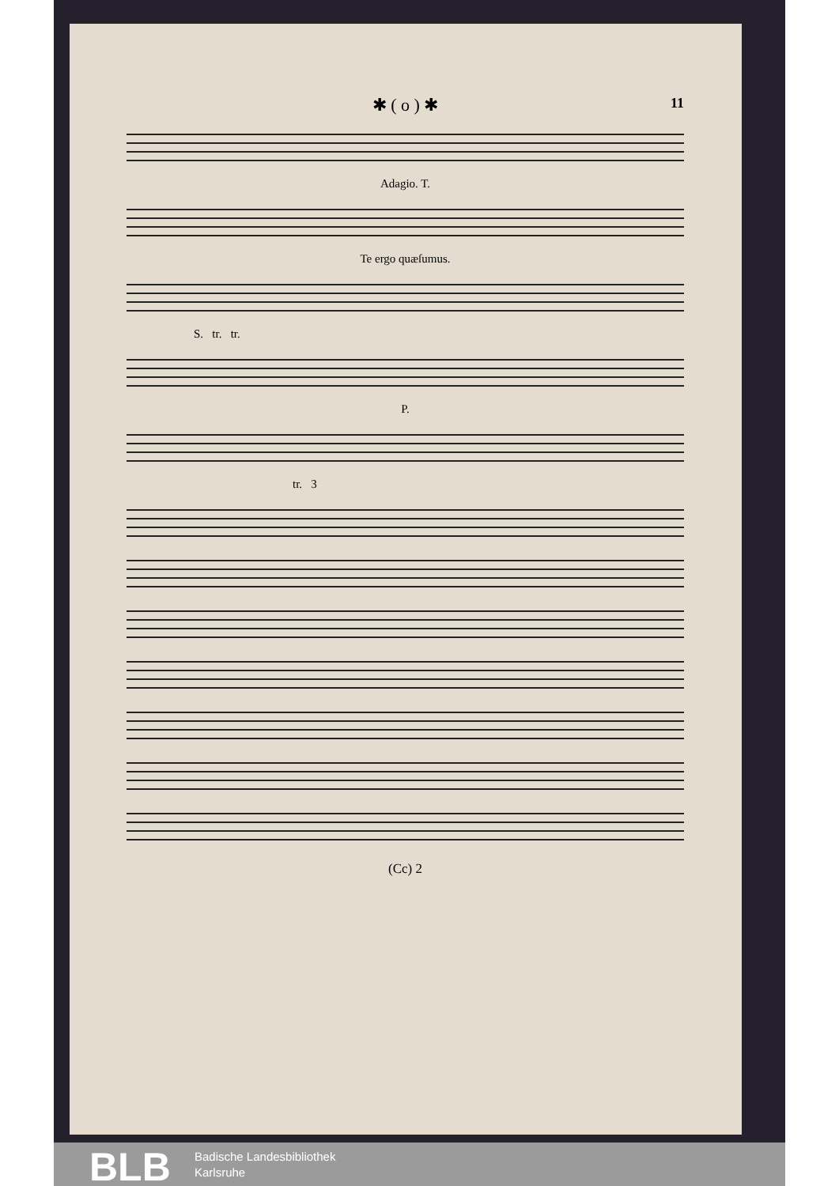✱ ( o ) ✱ 11
Adagio. T.
Te ergo quæſumus.
S. tr. tr.
P.
tr. 3
(Cc) 2
BLB
Badische Landesbibliothek
Karlsruhe